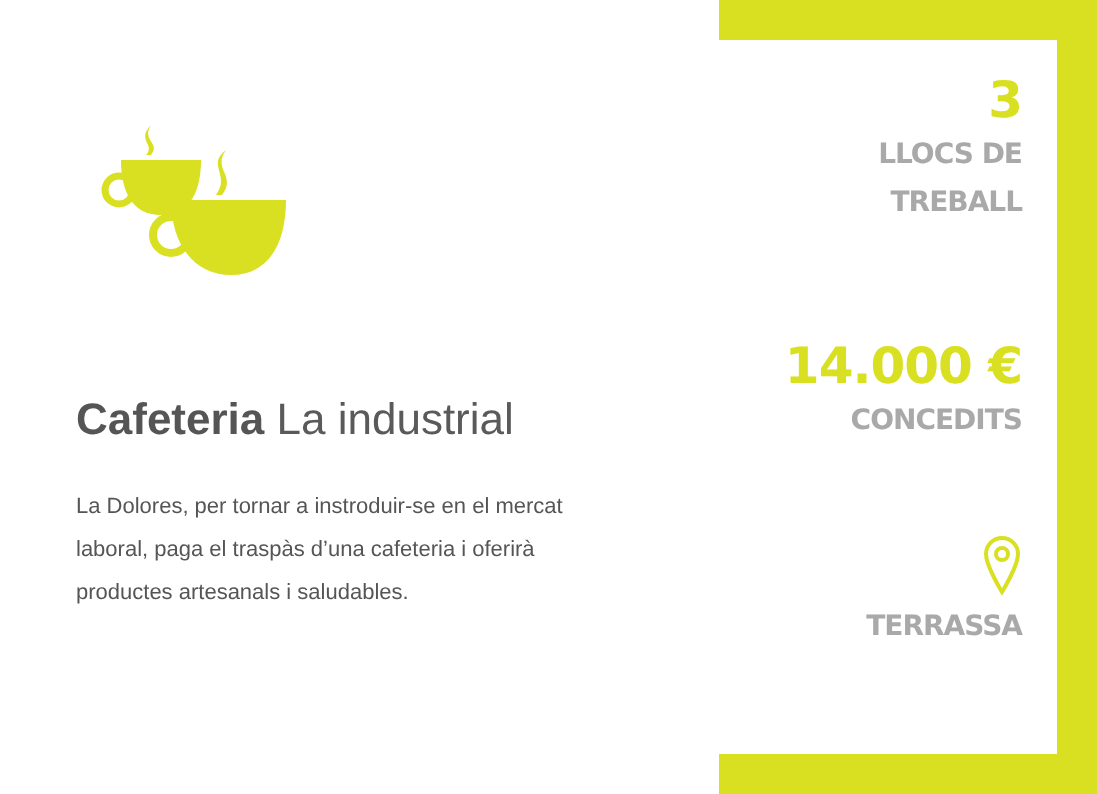Cafeteria La industrial
La Dolores, per tornar a instroduir-se en el mercat laboral, paga el traspàs d’una cafeteria i oferirà productes artesanals i saludables.
3
LLOCS DE
TREBALL
14.000 €
CONCEDITS
TERRASSA